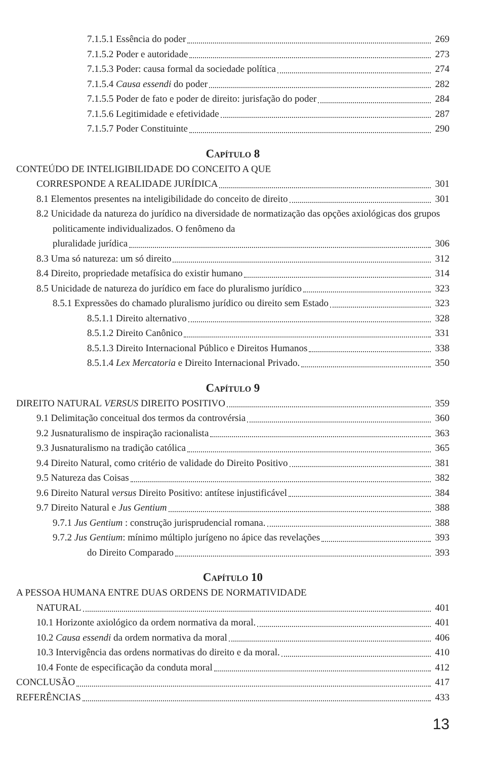7.1.5.1 Essência do poder 269
7.1.5.2 Poder e autoridade 273
7.1.5.3 Poder: causa formal da sociedade política
274
7.1.5.4 Causa essendi do poder 282
7.1.5.5 Poder de fato e poder de direito: jurisfação do poder
284
7.1.5.6 Legitimidade e efetividade
287
7.1.5.7 Poder Constituinte 290
Capítulo 8
CONTEÚDO DE INTELIGIBILIDADE DO CONCEITO A QUE
CORRESPONDE A REALIDADE JURÍDICA
301
8.1 Elementos presentes na inteligibilidade do conceito de direito
301
8.2 Unicidade da natureza do jurídico na diversidade de normatização das opções axiológicas dos grupos politicamente individualizados. O fenômeno da
pluralidade jurídica 306
8.3 Uma só natureza: um só direito
312
8.4 Direito, propriedade metafísica do existir humano
314
8.5 Unicidade de natureza do jurídico em face do pluralismo jurídico
323
8.5.1 Expressões do chamado pluralismo jurídico ou direito sem Estado
323
8.5.1.1 Direito alternativo 328
8.5.1.2 Direito Canônico 331
8.5.1.3 Direito Internacional Público e Direitos Humanos
338
8.5.1.4 Lex Mercatoria e Direito Internacional Privado.
350
Capítulo 9
DIREITO NATURAL VERSUS DIREITO POSITIVO
359
9.1 Delimitação conceitual dos termos da controvérsia
360
9.2 Jusnaturalismo de inspiração racionalista
363
9.3 Jusnaturalismo na tradição católica
365
9.4 Direito Natural, como critério de validade do Direito Positivo
381
9.5 Natureza das Coisas 382
9.6 Direito Natural versus Direito Positivo: antítese injustificável
384
9.7 Direito Natural e Jus Gentium
388
9.7.1 Jus Gentium : construção jurisprudencial romana.
388
9.7.2 Jus Gentium: mínimo múltiplo jurígeno no ápice das revelações
393
do Direito Comparado 393
Capítulo 10
A PESSOA HUMANA ENTRE DUAS ORDENS DE NORMATIVIDADE
NATURAL 401
10.1 Horizonte axiológico da ordem normativa da moral.
401
10.2 Causa essendi da ordem normativa da moral
406
10.3 Intervigência das ordens normativas do direito e da moral.
410
10.4 Fonte de especificação da conduta moral
412
CONCLUSÃO 417
REFERÊNCIAS 433
13